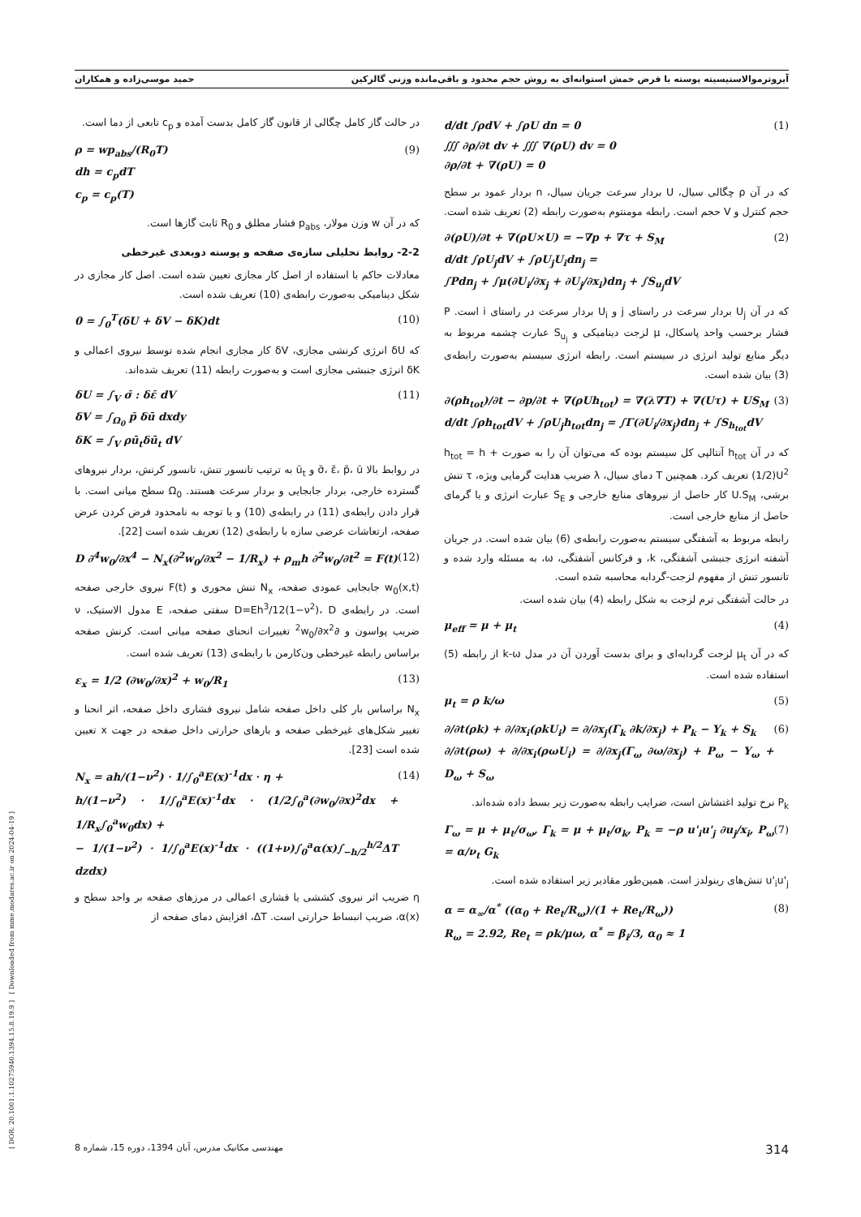آیروترموالاستیسیته پوسته با فرض خمش استوانه‌ای به روش حجم محدود و باقی‌مانده وزنی گالرکین حمید موسی‌زاده و همکاران
d/dt ∫ρdV + ∫ρU dn = 0
∭ ∂ρ/∂t dv + ∭ ∇(ρU) dv = 0
∂ρ/∂t + ∇(ρU) = 0 (1)
که در آن ρ چگالی سیال، U بردار سرعت جریان سیال، n بردار عمود بر سطح حجم کنترل و V حجم است. رابطه مومنتوم به‌صورت رابطه (2) تعریف شده است.
∂(ρU)/∂t + ∇(ρU×U) = −∇p + ∇τ + S<sub>M</sub>
d/dt ∫ρU<sub>j</sub>dV + ∫ρU<sub>j</sub>U<sub>i</sub>dn<sub>j</sub> =
∫Pdn<sub>j</sub> + ∫μ(∂U<sub>i</sub>/∂x<sub>j</sub> + ∂U<sub>j</sub>/∂x<sub>i</sub>)dn<sub>j</sub> + ∫S<sub>u<sub>j</sub></sub>dV (2)
که در آن U<sub>j</sub> بردار سرعت در راستای j و U<sub>i</sub> بردار سرعت در راستای i است. P فشار برحسب واحد پاسکال، μ لزجت دینامیکی و S<sub>u<sub>j</sub></sub> عبارت چشمه مربوط به دیگر منابع تولید انرژی در سیستم است. رابطه انرژی سیستم به‌صورت رابطه‌ی (3) بیان شده است.
∂(ρh<sub>tot</sub>)/∂t − ∂p/∂t + ∇(ρUh<sub>tot</sub>) = ∇(λ∇T) + ∇(Uτ) + US<sub>M</sub>
d/dt ∫ρh<sub>tot</sub>dV + ∫ρU<sub>j</sub>h<sub>tot</sub>dn<sub>j</sub> = ∫Γ(∂U<sub>i</sub>/∂x<sub>j</sub>)dn<sub>j</sub> + ∫S<sub>h<sub>tot</sub></sub>dV (3)
که در آن h<sub>tot</sub> آنتالپی کل سیستم بوده که می‌توان آن را به صورت h<sub>tot</sub> = h + (1/2)U<sup>2</sup> تعریف کرد. همچنین T دمای سیال، λ ضریب هدایت گرمایی ویژه، τ تنش برشی، U.S<sub>M</sub> کار حاصل از نیروهای منابع خارجی و S<sub>E</sub> عبارت انرژی و یا گرمای حاصل از منابع خارجی است.
رابطه مربوط به آشفتگی سیستم به‌صورت رابطه‌ی (6) بیان شده است. در جریان آشفته انرژی جنبشی آشفتگی، k، و فرکانس آشفتگی، ω، به مسئله وارد شده و تانسور تنش از مفهوم لزجت-گردابه محاسبه شده است.
در حالت آشفتگی ترم لزجت به شکل رابطه (4) بیان شده است.
μ<sub>eff</sub> = μ + μ<sub>t</sub> (4)
که در آن μ<sub>t</sub> لزجت گردابه‌ای و برای بدست آوردن آن در مدل k-ω از رابطه (5) استفاده شده است.
μ<sub>t</sub> = ρ k/ω (5)
∂/∂t(ρk) + ∂/∂x<sub>i</sub>(ρkU<sub>i</sub>) = ∂/∂x<sub>j</sub>(Γ<sub>k</sub> ∂k/∂x<sub>j</sub>) + P<sub>k</sub> − Y<sub>k</sub> + S<sub>k</sub>
∂/∂t(ρω) + ∂/∂x<sub>i</sub>(ρωU<sub>i</sub>) = ∂/∂x<sub>j</sub>(Γ<sub>ω</sub> ∂ω/∂x<sub>j</sub>) + P<sub>ω</sub> − Y<sub>ω</sub> + D<sub>ω</sub> + S<sub>ω</sub> (6)
P<sub>k</sub> نرخ تولید اغتشاش است، ضرایب رابطه به‌صورت زیر بسط داده شده‌اند.
Γ<sub>ω</sub> = μ + μ<sub>t</sub>/σ<sub>ω</sub>, Γ<sub>k</sub> = μ + μ<sub>t</sub>/σ<sub>k</sub>, P<sub>k</sub> = −ρ u'<sub>i</sub>u'<sub>j</sub> ∂u<sub>j</sub>/x<sub>i</sub>, P<sub>ω</sub> = α/ν<sub>t</sub> G<sub>k</sub> (7)
u'<sub>i</sub>u'<sub>j</sub> تنش‌های رینولدز است. همین‌طور مقادیر زیر استفاده شده است.
α = α<sub>∞</sub>/α<sup>*</sup> ((α<sub>0</sub> + Re<sub>t</sub>/R<sub>ω</sub>)/(1 + Re<sub>t</sub>/R<sub>ω</sub>))
R<sub>ω</sub> = 2.92, Re<sub>t</sub> = ρk/μω, α<sup>*</sup> = β<sub>i</sub>/3, α<sub>0</sub> ≈ 1 (8)
در حالت گاز کامل چگالی از قانون گاز کامل بدست آمده و c<sub>p</sub> تابعی از دما است.
ρ = wp<sub>abs</sub>/(R<sub>0</sub>T)
dh = c<sub>p</sub>dT
c<sub>p</sub> = c<sub>p</sub>(T) (9)
که در آن w وزن مولار، p<sub>abs</sub> فشار مطلق و R<sub>0</sub> ثابت گازها است.
2-2- روابط تحلیلی سازه‌ی صفحه و پوسته دوبعدی غیرخطی
معادلات حاکم با استفاده از اصل کار مجازی تعیین شده است. اصل کار مجازی در شکل دینامیکی به‌صورت رابطه‌ی (10) تعریف شده است.
0 = ∫<sub>0</sub><sup>T</sup>(δU + δV − δK)dt (10)
که δU انرژی کرنشی مجازی، δV کار مجازی انجام شده توسط نیروی اعمالی و δK انرژی جنبشی مجازی است و به‌صورت رابطه (11) تعریف شده‌اند.
δU = ∫<sub>V</sub> σ̄ : δε̄ dV
δV = ∫<sub>Ω<sub>0</sub></sub> p̄ δū dxdy
δK = ∫<sub>V</sub> ρū<sub>t</sub>δū<sub>t</sub> dV (11)
در روابط بالا σ̄، ε̄، p̄، ū و ū<sub>t</sub> به ترتیب تانسور تنش، تانسور کرنش، بردار نیروهای گسترده خارجی، بردار جابجایی و بردار سرعت هستند. Ω<sub>0</sub> سطح میانی است. با قرار دادن رابطه‌ی (11) در رابطه‌ی (10) و با توجه به نامحدود فرض کردن عرض صفحه، ارتعاشات عرضی سازه با رابطه‌ی (12) تعریف شده است [22].
D ∂<sup>4</sup>w<sub>0</sub>/∂x<sup>4</sup> − N<sub>x</sub>(∂<sup>2</sup>w<sub>0</sub>/∂x<sup>2</sup> − 1/R<sub>x</sub>) + ρ<sub>m</sub>h ∂<sup>2</sup>w<sub>0</sub>/∂t<sup>2</sup> = F(t) (12)
w<sub>0</sub>(x,t) جابجایی عمودی صفحه، N<sub>x</sub> تنش محوری و F(t) نیروی خارجی صفحه است. در رابطه‌ی D=Eh<sup>3</sup>/12(1−ν<sup>2</sup>)، D سفتی صفحه، E مدول الاستیک، ν ضریب پواسون و ∂<sup>2</sup>w<sub>0</sub>/∂x<sup>2</sup> تغییرات انحنای صفحه میانی است. کرنش صفحه براساس رابطه غیرخطی ون‌کارمن با رابطه‌ی (13) تعریف شده است.
ε<sub>x</sub> = 1/2 (∂w<sub>0</sub>/∂x)<sup>2</sup> + w<sub>0</sub>/R<sub>1</sub> (13)
N<sub>x</sub> براساس بار کلی داخل صفحه شامل نیروی فشاری داخل صفحه، اثر انحنا و تغییر شکل‌های غیرخطی صفحه و بارهای حرارتی داخل صفحه در جهت x تعیین شده است [23].
N<sub>x</sub> = ah/(1−ν<sup>2</sup>) · 1/∫<sub>0</sub><sup>a</sup>E(x)<sup>-1</sup>dx · η +
h/(1−ν<sup>2</sup>) · 1/∫<sub>0</sub><sup>a</sup>E(x)<sup>-1</sup>dx · (1/2∫<sub>0</sub><sup>a</sup>(∂w<sub>0</sub>/∂x)<sup>2</sup>dx + 1/R<sub>x</sub>∫<sub>0</sub><sup>a</sup>w<sub>0</sub>dx) +
− 1/(1−ν<sup>2</sup>) · 1/∫<sub>0</sub><sup>a</sup>E(x)<sup>-1</sup>dx · ((1+ν)∫<sub>0</sub><sup>a</sup>α(x)∫<sub>−h/2</sub><sup>h/2</sup>ΔT dzdx) (14)
η ضریب اثر نیروی کششی یا فشاری اعمالی در مرزهای صفحه بر واحد سطح و α(x)، ضریب انبساط حرارتی است. ΔT، افزایش دمای صفحه از
314 مهندسی مکانیک مدرس، آبان 1394، دوره 15، شماره 8
[ DOR: 20.1001.1.10275940.1394.15.8.19.9 ] [ Downloaded from mme.modares.ac.ir on 2024-04-19 ]